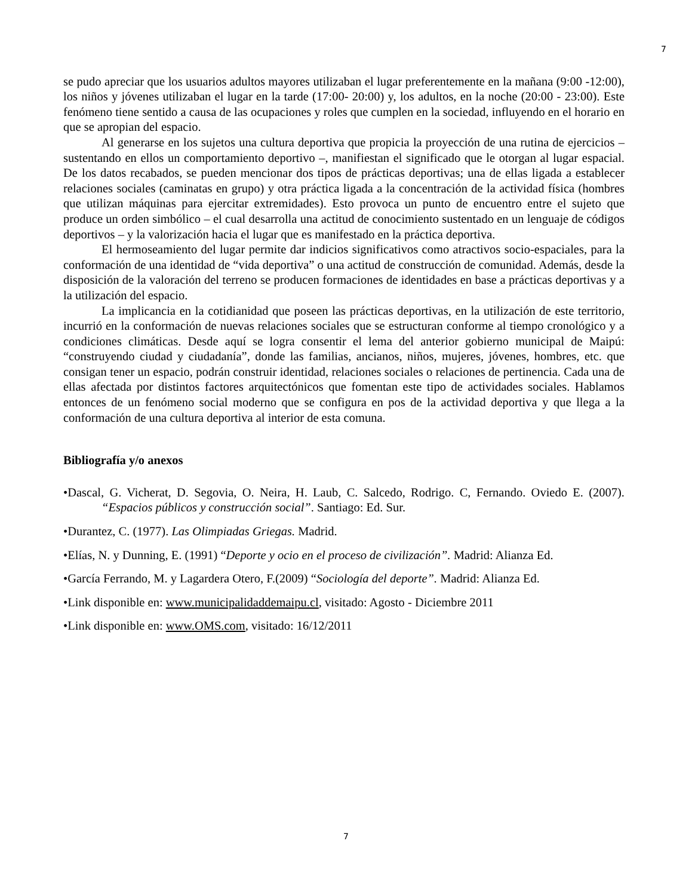7
se pudo apreciar que los usuarios adultos mayores utilizaban el lugar preferentemente en la mañana (9:00 -12:00), los niños y jóvenes utilizaban el lugar en la tarde (17:00- 20:00) y, los adultos, en la noche (20:00 - 23:00). Este fenómeno tiene sentido a causa de las ocupaciones y roles que cumplen en la sociedad, influyendo en el horario en que se apropian del espacio.
Al generarse en los sujetos una cultura deportiva que propicia la proyección de una rutina de ejercicios – sustentando en ellos un comportamiento deportivo –, manifiestan el significado que le otorgan al lugar espacial. De los datos recabados, se pueden mencionar dos tipos de prácticas deportivas; una de ellas ligada a establecer relaciones sociales (caminatas en grupo) y otra práctica ligada a la concentración de la actividad física (hombres que utilizan máquinas para ejercitar extremidades). Esto provoca un punto de encuentro entre el sujeto que produce un orden simbólico – el cual desarrolla una actitud de conocimiento sustentado en un lenguaje de códigos deportivos – y la valorización hacia el lugar que es manifestado en la práctica deportiva.
El hermoseamiento del lugar permite dar indicios significativos como atractivos socio-espaciales, para la conformación de una identidad de “vida deportiva” o una actitud de construcción de comunidad. Además, desde la disposición de la valoración del terreno se producen formaciones de identidades en base a prácticas deportivas y a la utilización del espacio.
La implicancia en la cotidianidad que poseen las prácticas deportivas, en la utilización de este territorio, incurrió en la conformación de nuevas relaciones sociales que se estructuran conforme al tiempo cronológico y a condiciones climáticas. Desde aquí se logra consentir el lema del anterior gobierno municipal de Maipú: “construyendo ciudad y ciudadanía”, donde las familias, ancianos, niños, mujeres, jóvenes, hombres, etc. que consigan tener un espacio, podrán construir identidad, relaciones sociales o relaciones de pertinencia. Cada una de ellas afectada por distintos factores arquitectónicos que fomentan este tipo de actividades sociales. Hablamos entonces de un fenómeno social moderno que se configura en pos de la actividad deportiva y que llega a la conformación de una cultura deportiva al interior de esta comuna.
Bibliografía y/o anexos
•Dascal, G. Vicherat, D. Segovia, O. Neira, H. Laub, C. Salcedo, Rodrigo. C, Fernando. Oviedo E. (2007). “Espacios públicos y construcción social”. Santiago: Ed. Sur.
•Durantez, C. (1977). Las Olimpiadas Griegas. Madrid.
•Elías, N. y Dunning, E. (1991) “Deporte y ocio en el proceso de civilización”. Madrid: Alianza Ed.
•García Ferrando, M. y Lagardera Otero, F.(2009) “Sociología del deporte”. Madrid: Alianza Ed.
•Link disponible en: www.municipalidaddemaipu.cl, visitado: Agosto - Diciembre 2011
•Link disponible en: www.OMS.com, visitado: 16/12/2011
7